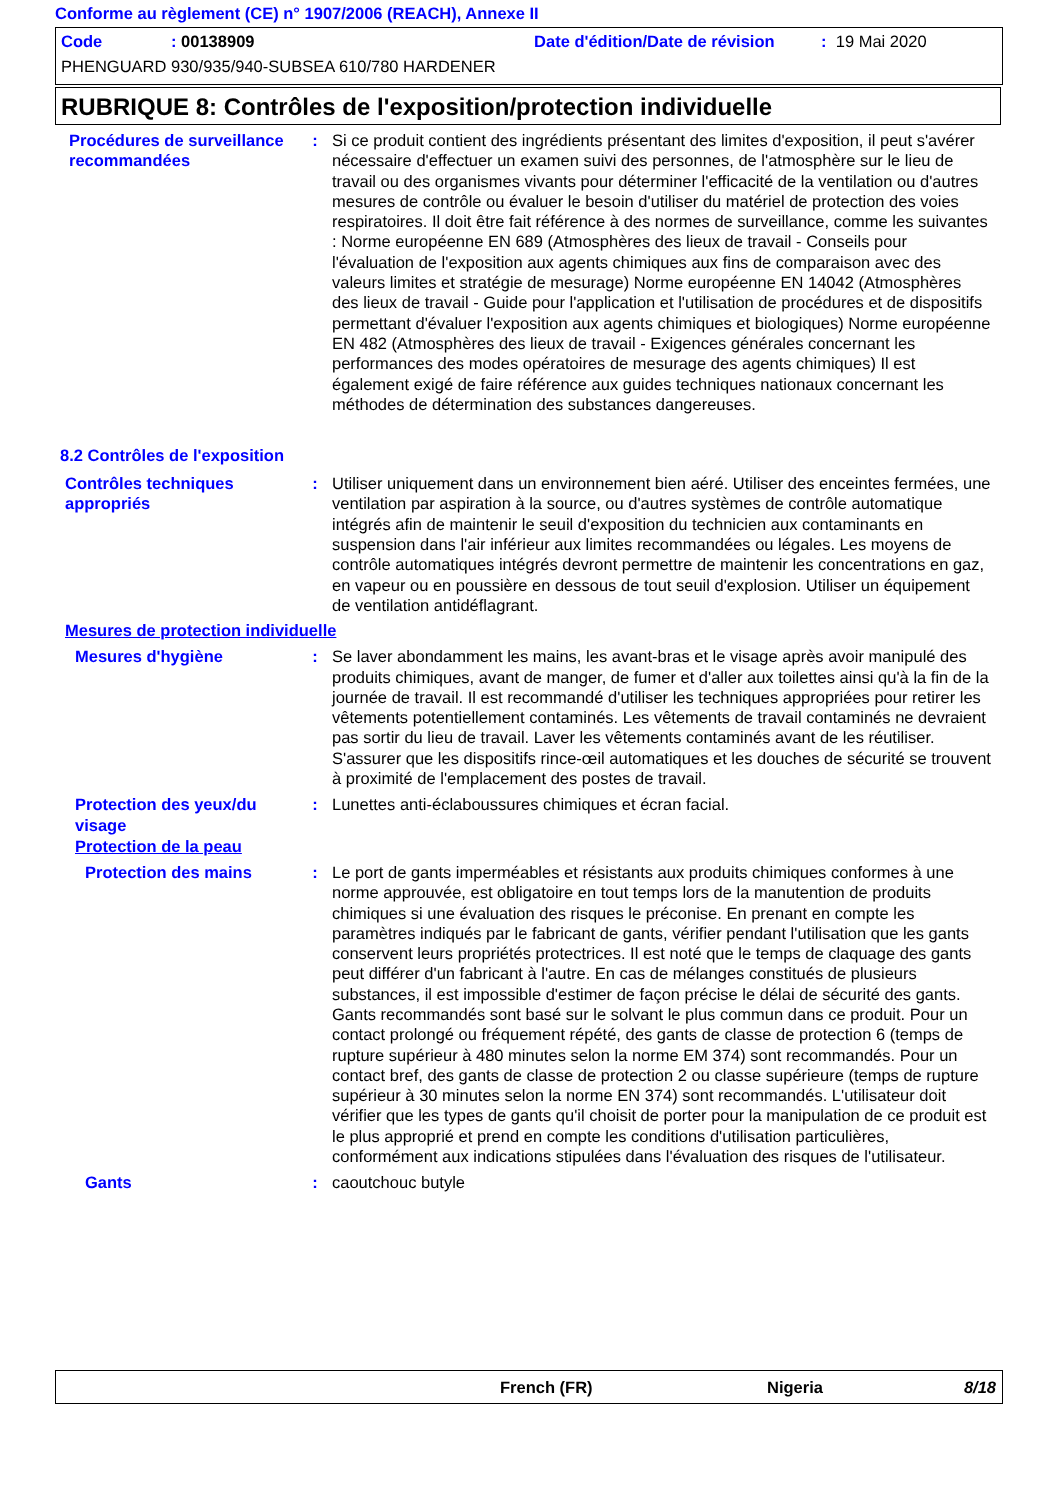Conforme au règlement (CE) n° 1907/2006 (REACH), Annexe II
Code: 00138909 Date d'édition/Date de révision: 19 Mai 2020
PHENGUARD 930/935/940-SUBSEA 610/780 HARDENER
RUBRIQUE 8: Contrôles de l'exposition/protection individuelle
Procédures de surveillance recommandées
: Si ce produit contient des ingrédients présentant des limites d'exposition, il peut s'avérer nécessaire d'effectuer un examen suivi des personnes, de l'atmosphère sur le lieu de travail ou des organismes vivants pour déterminer l'efficacité de la ventilation ou d'autres mesures de contrôle ou évaluer le besoin d'utiliser du matériel de protection des voies respiratoires. Il doit être fait référence à des normes de surveillance, comme les suivantes : Norme européenne EN 689 (Atmosphères des lieux de travail - Conseils pour l'évaluation de l'exposition aux agents chimiques aux fins de comparaison avec des valeurs limites et stratégie de mesurage) Norme européenne EN 14042 (Atmosphères des lieux de travail - Guide pour l'application et l'utilisation de procédures et de dispositifs permettant d'évaluer l'exposition aux agents chimiques et biologiques) Norme européenne EN 482 (Atmosphères des lieux de travail - Exigences générales concernant les performances des modes opératoires de mesurage des agents chimiques) Il est également exigé de faire référence aux guides techniques nationaux concernant les méthodes de détermination des substances dangereuses.
8.2 Contrôles de l'exposition
Contrôles techniques appropriés
: Utiliser uniquement dans un environnement bien aéré. Utiliser des enceintes fermées, une ventilation par aspiration à la source, ou d'autres systèmes de contrôle automatique intégrés afin de maintenir le seuil d'exposition du technicien aux contaminants en suspension dans l'air inférieur aux limites recommandées ou légales. Les moyens de contrôle automatiques intégrés devront permettre de maintenir les concentrations en gaz, en vapeur ou en poussière en dessous de tout seuil d'explosion. Utiliser un équipement de ventilation antidéflagrant.
Mesures de protection individuelle
Mesures d'hygiène : Se laver abondamment les mains, les avant-bras et le visage après avoir manipulé des produits chimiques, avant de manger, de fumer et d'aller aux toilettes ainsi qu'à la fin de la journée de travail. Il est recommandé d'utiliser les techniques appropriées pour retirer les vêtements potentiellement contaminés. Les vêtements de travail contaminés ne devraient pas sortir du lieu de travail. Laver les vêtements contaminés avant de les réutiliser. S'assurer que les dispositifs rince-œil automatiques et les douches de sécurité se trouvent à proximité de l'emplacement des postes de travail.
Protection des yeux/du visage
: Lunettes anti-éclaboussures chimiques et écran facial.
Protection de la peau
Protection des mains : Le port de gants imperméables et résistants aux produits chimiques conformes à une norme approuvée, est obligatoire en tout temps lors de la manutention de produits chimiques si une évaluation des risques le préconise. En prenant en compte les paramètres indiqués par le fabricant de gants, vérifier pendant l'utilisation que les gants conservent leurs propriétés protectrices. Il est noté que le temps de claquage des gants peut différer d'un fabricant à l'autre. En cas de mélanges constitués de plusieurs substances, il est impossible d'estimer de façon précise le délai de sécurité des gants. Gants recommandés sont basé sur le solvant le plus commun dans ce produit. Pour un contact prolongé ou fréquement répété, des gants de classe de protection 6 (temps de rupture supérieur à 480 minutes selon la norme EM 374) sont recommandés. Pour un contact bref, des gants de classe de protection 2 ou classe supérieure (temps de rupture supérieur à 30 minutes selon la norme EN 374) sont recommandés. L'utilisateur doit vérifier que les types de gants qu'il choisit de porter pour la manipulation de ce produit est le plus approprié et prend en compte les conditions d'utilisation particulières, conformément aux indications stipulées dans l'évaluation des risques de l'utilisateur.
Gants : caoutchouc butyle
French (FR) Nigeria 8/18